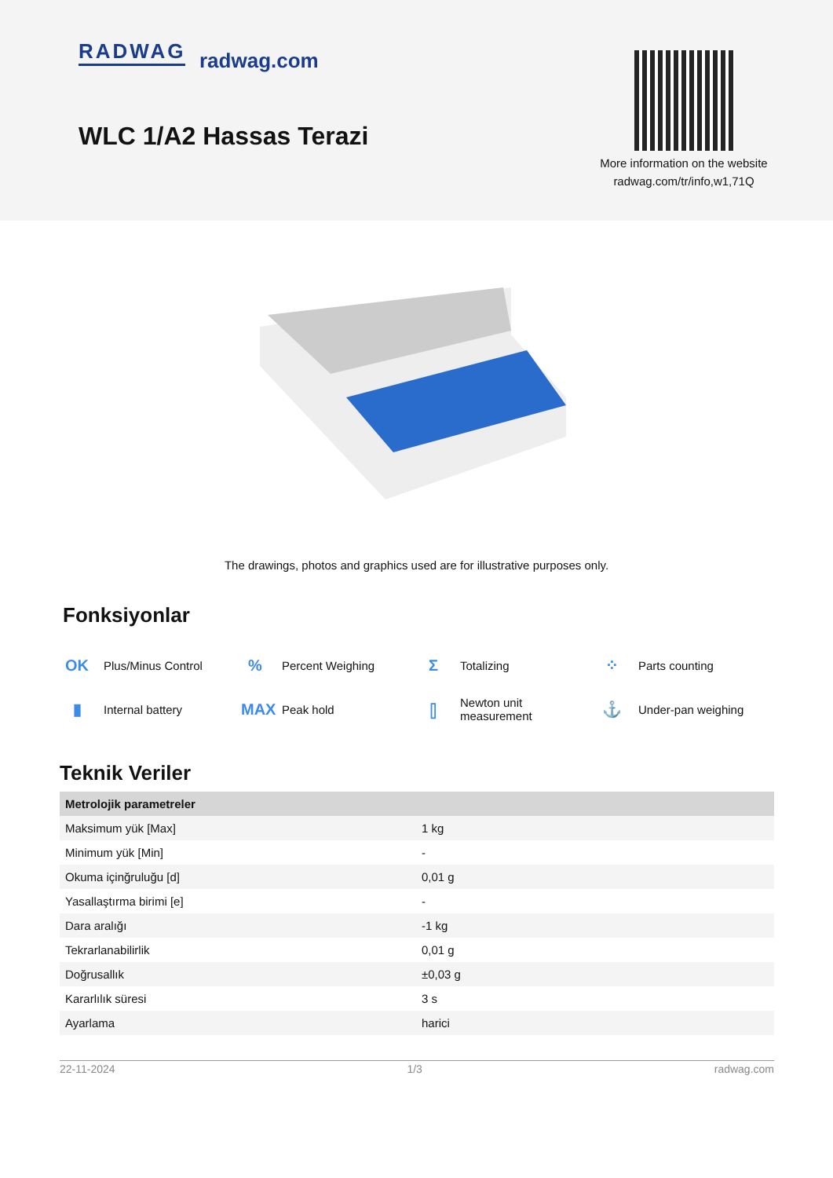RADWAG radwag.com
WLC 1/A2 Hassas Terazi
More information on the website
radwag.com/tr/info,w1,71Q
The drawings, photos and graphics used are for illustrative purposes only.
Fonksiyonlar
OK Plus/Minus Control
% Percent Weighing
Σ Totalizing
⁘ Parts counting
▮ Internal battery
MAX Peak hold
⫿ Newton unit
measurement
⚓ Under-pan weighing
Teknik Veriler
| Metrolojik parametreler | |
| --- | --- |
| Maksimum yük [Max] | 1 kg |
| Minimum yük [Min] | - |
| Okuma içinğruluğu [d] | 0,01 g |
| Yasallaştırma birimi [e] | - |
| Dara aralığı | -1 kg |
| Tekrarlanabilirlik | 0,01 g |
| Doğrusallık | ±0,03 g |
| Kararlılık süresi | 3 s |
| Ayarlama | harici |
22-11-2024 1/3 radwag.com